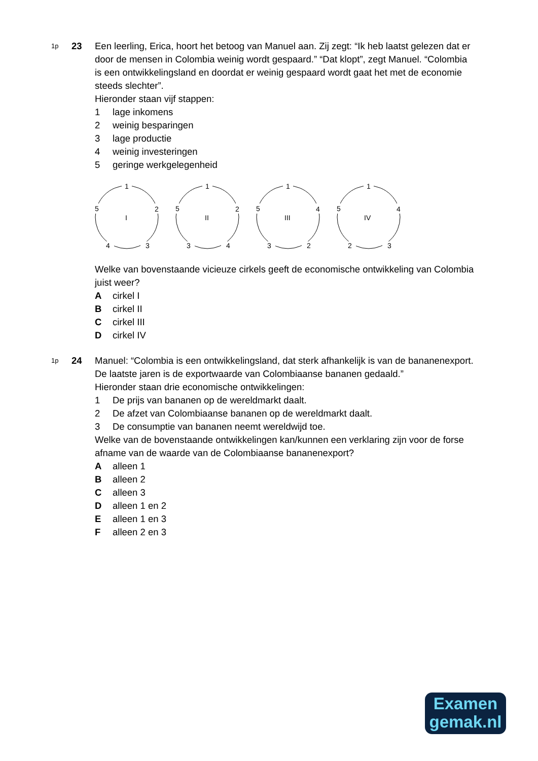1p 23 Een leerling, Erica, hoort het betoog van Manuel aan. Zij zegt: “Ik heb laatst gelezen dat er door de mensen in Colombia weinig wordt gespaard.” “Dat klopt”, zegt Manuel. “Colombia is een ontwikkelingsland en doordat er weinig gespaard wordt gaat het met de economie steeds slechter”.
Hieronder staan vijf stappen:
1 lage inkomens
2 weinig besparingen
3 lage productie
4 weinig investeringen
5 geringe werkgelegenheid
1
5
2
4
3
I
1
5
2
3
4
II
1
5
4
3
2
III
1
5
4
2
3
IV
Welke van bovenstaande vicieuze cirkels geeft de economische ontwikkeling van Colombia juist weer?
Acirkel I
Bcirkel II
Ccirkel III
Dcirkel IV
1p 24 Manuel: “Colombia is een ontwikkelingsland, dat sterk afhankelijk is van de bananenexport. De laatste jaren is de exportwaarde van Colombiaanse bananen gedaald.”
Hieronder staan drie economische ontwikkelingen:
1 De prijs van bananen op de wereldmarkt daalt.
2 De afzet van Colombiaanse bananen op de wereldmarkt daalt.
3 De consumptie van bananen neemt wereldwijd toe.
Welke van de bovenstaande ontwikkelingen kan/kunnen een verklaring zijn voor de forse afname van de waarde van de Colombiaanse bananenexport?
Aalleen 1
Balleen 2
Calleen 3
Dalleen 1 en 2
Ealleen 1 en 3
Falleen 2 en 3
Examen
gemak.nl